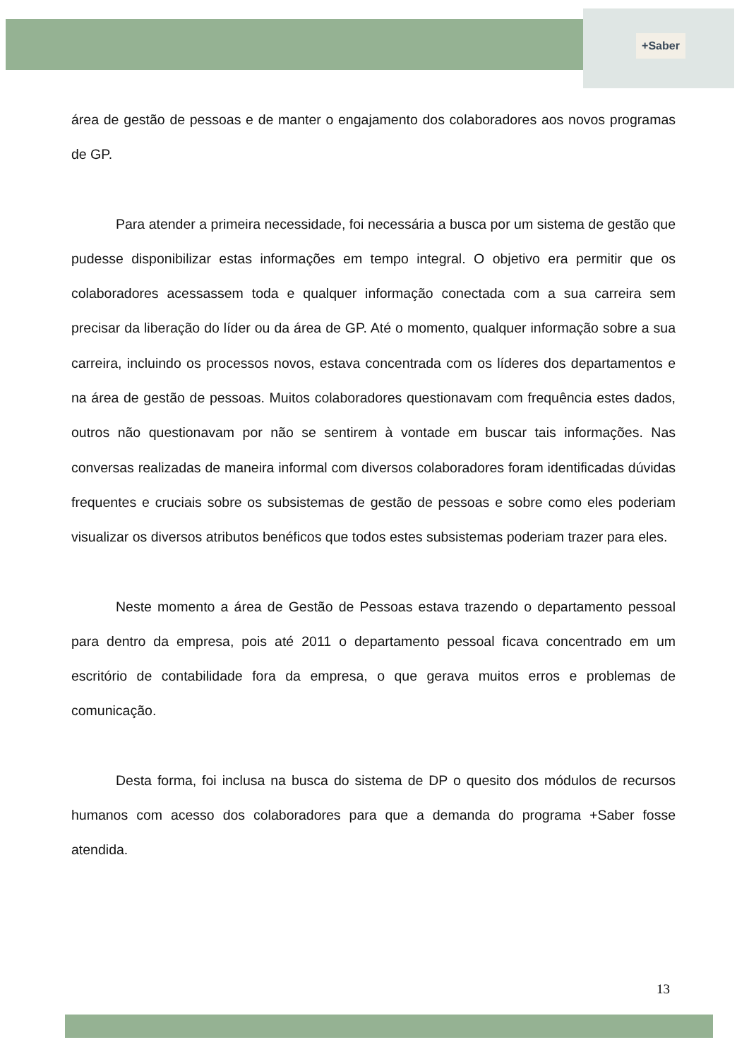+Saber
área de gestão de pessoas e de manter o engajamento dos colaboradores aos novos programas de GP.
Para atender a primeira necessidade, foi necessária a busca por um sistema de gestão que pudesse disponibilizar estas informações em tempo integral. O objetivo era permitir que os colaboradores acessassem toda e qualquer informação conectada com a sua carreira sem precisar da liberação do líder ou da área de GP. Até o momento, qualquer informação sobre a sua carreira, incluindo os processos novos, estava concentrada com os líderes dos departamentos e na área de gestão de pessoas. Muitos colaboradores questionavam com frequência estes dados, outros não questionavam por não se sentirem à vontade em buscar tais informações. Nas conversas realizadas de maneira informal com diversos colaboradores foram identificadas dúvidas frequentes e cruciais sobre os subsistemas de gestão de pessoas e sobre como eles poderiam visualizar os diversos atributos benéficos que todos estes subsistemas poderiam trazer para eles.
Neste momento a área de Gestão de Pessoas estava trazendo o departamento pessoal para dentro da empresa, pois até 2011 o departamento pessoal ficava concentrado em um escritório de contabilidade fora da empresa, o que gerava muitos erros e problemas de comunicação.
Desta forma, foi inclusa na busca do sistema de DP o quesito dos módulos de recursos humanos com acesso dos colaboradores para que a demanda do programa +Saber fosse atendida.
13